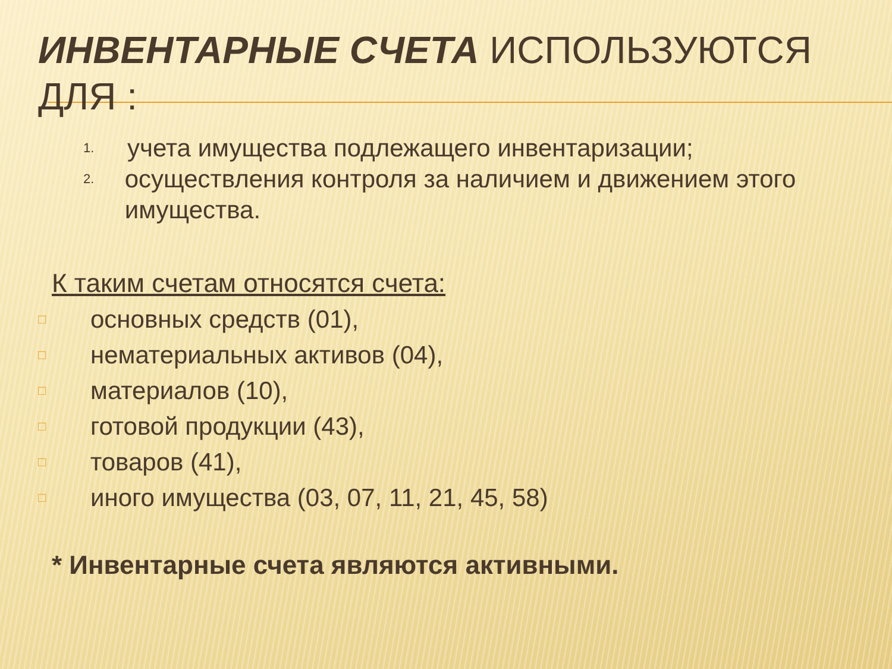ИНВЕНТАРНЫЕ СЧЕТА ИСПОЛЬЗУЮТСЯ ДЛЯ :
1. учета имущества подлежащего инвентаризации;
2. осуществления контроля за наличием и движением этого имущества.
К таким счетам относятся счета:
□ основных средств (01),
□ нематериальных активов (04),
□ материалов (10),
□ готовой продукции (43),
□ товаров (41),
□ иного имущества (03, 07, 11, 21, 45, 58)
* Инвентарные счета являются активными.